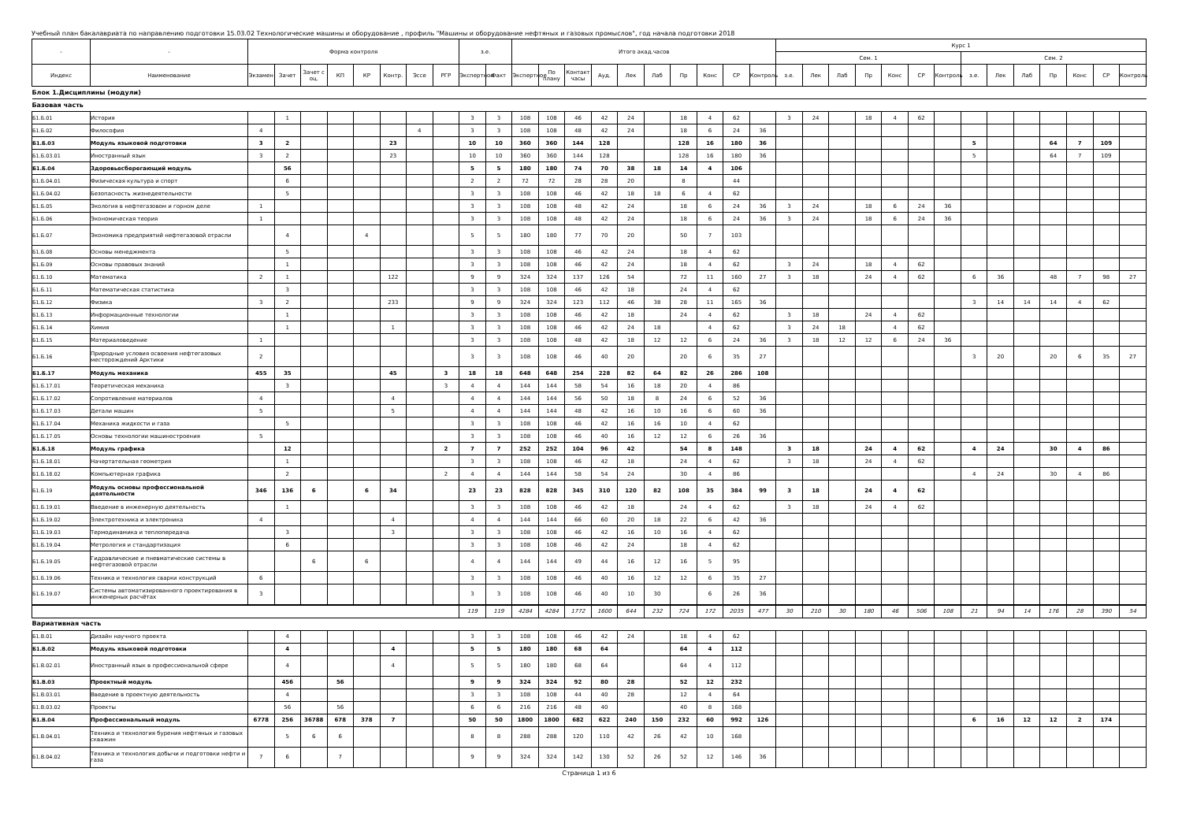Учебный план бакалавриата по направлению подготовки 15.03.02 Технологические машины и оборудование , профиль "Машины и оборудование нефтяных и газовых промыслов", год начала подготовки 2018
| - | - | Форма контроля | | | | | | | | з.е. | | Итого акад.часов | | | | | | | | | | Курс 1 | | | | | | | | | | | | | |
| --- | --- | --- | --- | --- | --- | --- | --- | --- | --- | --- | --- | --- | --- | --- | --- | --- | --- | --- | --- | --- | --- | --- | --- | --- | --- | --- | --- | --- | --- | --- | --- | --- | --- | --- | --- |
| | | | | | | | | | | | | | | | | | | | | | | Сем. 1 | | | | | | | Сем. 2 | | | | | | |
| Индекс | Наименование | Экзамен | Зачет | Зачет с оц. | КП | КР | Контр. | Эссе | РГР | Экспертное | Факт | Экспертное | По плану | Контакт часы | Ауд. | Лек | Лаб | Пр | Конс | СР | Контроль | з.е. | Лек | Лаб | Пр | Конс | СР | Контроль | з.е. | Лек | Лаб | Пр | Конс | СР | Контроль |
| Блок 1.Дисциплины (модули) | | | | | | | | | | | | | | | | | | | | | | | | | | | | | | | | | | | |
| Базовая часть | | | | | | | | | | | | | | | | | | | | | | | | | | | | | | | | | | | |
| Б1.Б.01 | История | | 1 | | | | | | | 3 | 3 | 108 | 108 | 46 | 42 | 24 | | 18 | 4 | 62 | | 3 | 24 | | 18 | 4 | 62 | | | | | | | | |
| Б1.Б.02 | Философия | 4 | | | | | | 4 | | 3 | 3 | 108 | 108 | 48 | 42 | 24 | | 18 | 6 | 24 | 36 | | | | | | | | | | | | | | |
| Б1.Б.03 | Модуль языковой подготовки | 3 | 2 | | | | 23 | | | 10 | 10 | 360 | 360 | 144 | 128 | | | 128 | 16 | 180 | 36 | | | | | | | | 5 | | | 64 | 7 | 109 | |
| Б1.Б.03.01 | Иностранный язык | 3 | 2 | | | | 23 | | | 10 | 10 | 360 | 360 | 144 | 128 | | | 128 | 16 | 180 | 36 | | | | | | | | 5 | | | 64 | 7 | 109 | |
| Б1.Б.04 | Здоровьесберегающий модуль | | 56 | | | | | | | 5 | 5 | 180 | 180 | 74 | 70 | 38 | 18 | 14 | 4 | 106 | | | | | | | | | | | | | | | |
| Б1.Б.04.01 | Физическая культура и спорт | | 6 | | | | | | | 2 | 2 | 72 | 72 | 28 | 28 | 20 | | 8 | | 44 | | | | | | | | | | | | | | | |
| Б1.Б.04.02 | Безопасность жизнедеятельности | | 5 | | | | | | | 3 | 3 | 108 | 108 | 46 | 42 | 18 | 18 | 6 | 4 | 62 | | | | | | | | | | | | | | | |
| Б1.Б.05 | Экология в нефтегазовом и горном деле | 1 | | | | | | | | 3 | 3 | 108 | 108 | 48 | 42 | 24 | | 18 | 6 | 24 | 36 | 3 | 24 | | 18 | 6 | 24 | 36 | | | | | | | |
| Б1.Б.06 | Экономическая теория | 1 | | | | | | | | 3 | 3 | 108 | 108 | 48 | 42 | 24 | | 18 | 6 | 24 | 36 | 3 | 24 | | 18 | 6 | 24 | 36 | | | | | | | |
| Б1.Б.07 | Экономика предприятий нефтегазовой отрасли | | 4 | | | 4 | | | | 5 | 5 | 180 | 180 | 77 | 70 | 20 | | 50 | 7 | 103 | | | | | | | | | | | | | | | |
| Б1.Б.08 | Основы менеджмента | | 5 | | | | | | | 3 | 3 | 108 | 108 | 46 | 42 | 24 | | 18 | 4 | 62 | | | | | | | | | | | | | | | |
| Б1.Б.09 | Основы правовых знаний | | 1 | | | | | | | 3 | 3 | 108 | 108 | 46 | 42 | 24 | | 18 | 4 | 62 | | 3 | 24 | | 18 | 4 | 62 | | | | | | | | |
| Б1.Б.10 | Математика | 2 | 1 | | | | 122 | | | 9 | 9 | 324 | 324 | 137 | 126 | 54 | | 72 | 11 | 160 | 27 | 3 | 18 | | 24 | 4 | 62 | | 6 | 36 | | 48 | 7 | 98 | 27 |
| Б1.Б.11 | Математическая статистика | | 3 | | | | | | | 3 | 3 | 108 | 108 | 46 | 42 | 18 | | 24 | 4 | 62 | | | | | | | | | | | | | | | |
| Б1.Б.12 | Физика | 3 | 2 | | | | 233 | | | 9 | 9 | 324 | 324 | 123 | 112 | 46 | 38 | 28 | 11 | 165 | 36 | | | | | | | | 3 | 14 | 14 | 14 | 4 | 62 | |
| Б1.Б.13 | Информационные технологии | | 1 | | | | | | | 3 | 3 | 108 | 108 | 46 | 42 | 18 | | 24 | 4 | 62 | | 3 | 18 | | 24 | 4 | 62 | | | | | | | | |
| Б1.Б.14 | Химия | | 1 | | | | 1 | | | 3 | 3 | 108 | 108 | 46 | 42 | 24 | 18 | | 4 | 62 | | 3 | 24 | 18 | | 4 | 62 | | | | | | | | |
| Б1.Б.15 | Материаловедение | 1 | | | | | | | | 3 | 3 | 108 | 108 | 48 | 42 | 18 | 12 | 12 | 6 | 24 | 36 | 3 | 18 | 12 | 12 | 6 | 24 | 36 | | | | | | | |
| Б1.Б.16 | Природные условия освоения нефтегазовых месторождений Арктики | 2 | | | | | | | | 3 | 3 | 108 | 108 | 46 | 40 | 20 | | 20 | 6 | 35 | 27 | | | | | | | | 3 | 20 | | 20 | 6 | 35 | 27 |
| Б1.Б.17 | Модуль механика | 455 | 35 | | | | 45 | | 3 | 18 | 18 | 648 | 648 | 254 | 228 | 82 | 64 | 82 | 26 | 286 | 108 | | | | | | | | | | | | | | |
| Б1.Б.17.01 | Теоретическая механика | | 3 | | | | | | 3 | 4 | 4 | 144 | 144 | 58 | 54 | 16 | 18 | 20 | 4 | 86 | | | | | | | | | | | | | | | |
| Б1.Б.17.02 | Сопротивление материалов | 4 | | | | | 4 | | | 4 | 4 | 144 | 144 | 56 | 50 | 18 | 8 | 24 | 6 | 52 | 36 | | | | | | | | | | | | | | |
| Б1.Б.17.03 | Детали машин | 5 | | | | | 5 | | | 4 | 4 | 144 | 144 | 48 | 42 | 16 | 10 | 16 | 6 | 60 | 36 | | | | | | | | | | | | | | |
| Б1.Б.17.04 | Механика жидкости и газа | | 5 | | | | | | | 3 | 3 | 108 | 108 | 46 | 42 | 16 | 16 | 10 | 4 | 62 | | | | | | | | | | | | | | | |
| Б1.Б.17.05 | Основы технологии машиностроения | 5 | | | | | | | | 3 | 3 | 108 | 108 | 46 | 40 | 16 | 12 | 12 | 6 | 26 | 36 | | | | | | | | | | | | | | |
| Б1.Б.18 | Модуль графика | | 12 | | | | | | 2 | 7 | 7 | 252 | 252 | 104 | 96 | 42 | | 54 | 8 | 148 | | 3 | 18 | | 24 | 4 | 62 | | 4 | 24 | | 30 | 4 | 86 | |
| Б1.Б.18.01 | Начертательная геометрия | | 1 | | | | | | | 3 | 3 | 108 | 108 | 46 | 42 | 18 | | 24 | 4 | 62 | | 3 | 18 | | 24 | 4 | 62 | | | | | | | | |
| Б1.Б.18.02 | Компьютерная графика | | 2 | | | | | | 2 | 4 | 4 | 144 | 144 | 58 | 54 | 24 | | 30 | 4 | 86 | | | | | | | | | 4 | 24 | | 30 | 4 | 86 | |
| Б1.Б.19 | Модуль основы профессиональной деятельности | 346 | 136 | 6 | | 6 | 34 | | | 23 | 23 | 828 | 828 | 345 | 310 | 120 | 82 | 108 | 35 | 384 | 99 | 3 | 18 | | 24 | 4 | 62 | | | | | | | | |
| Б1.Б.19.01 | Введение в инженерную деятельность | | 1 | | | | | | | 3 | 3 | 108 | 108 | 46 | 42 | 18 | | 24 | 4 | 62 | | 3 | 18 | | 24 | 4 | 62 | | | | | | | | |
| Б1.Б.19.02 | Электротехника и электроника | 4 | | | | | 4 | | | 4 | 4 | 144 | 144 | 66 | 60 | 20 | 18 | 22 | 6 | 42 | 36 | | | | | | | | | | | | | | |
| Б1.Б.19.03 | Термодинамика и теплопередача | | 3 | | | | 3 | | | 3 | 3 | 108 | 108 | 46 | 42 | 16 | 10 | 16 | 4 | 62 | | | | | | | | | | | | | | | |
| Б1.Б.19.04 | Метрология и стандартизация | | 6 | | | | | | | 3 | 3 | 108 | 108 | 46 | 42 | 24 | | 18 | 4 | 62 | | | | | | | | | | | | | | | |
| Б1.Б.19.05 | Гидравлические и пневматические системы в нефтегазовой отрасли | | | 6 | | 6 | | | | 4 | 4 | 144 | 144 | 49 | 44 | 16 | 12 | 16 | 5 | 95 | | | | | | | | | | | | | | | |
| Б1.Б.19.06 | Техника и технология сварки конструкций | 6 | | | | | | | | 3 | 3 | 108 | 108 | 46 | 40 | 16 | 12 | 12 | 6 | 35 | 27 | | | | | | | | | | | | | | |
| Б1.Б.19.07 | Системы автоматизированного проектирования в инженерных расчётах | 3 | | | | | | | | 3 | 3 | 108 | 108 | 46 | 40 | 10 | 30 | | 6 | 26 | 36 | | | | | | | | | | | | | | |
| | | | | | | | | | | 119 | 119 | 4284 | 4284 | 1772 | 1600 | 644 | 232 | 724 | 172 | 2035 | 477 | 30 | 210 | 30 | 180 | 46 | 506 | 108 | 21 | 94 | 14 | 176 | 28 | 390 | 54 |
| Вариативная часть | | | | | | | | | | | | | | | | | | | | | | | | | | | | | | | | | | | |
| Б1.В.01 | Дизайн научного проекта | | 4 | | | | | | | 3 | 3 | 108 | 108 | 46 | 42 | 24 | | 18 | 4 | 62 | | | | | | | | | | | | | | | |
| Б1.В.02 | Модуль языковой подготовки | | 4 | | | | 4 | | | 5 | 5 | 180 | 180 | 68 | 64 | | | 64 | 4 | 112 | | | | | | | | | | | | | | | |
| Б1.В.02.01 | Иностранный язык в профессиональной сфере | | 4 | | | | 4 | | | 5 | 5 | 180 | 180 | 68 | 64 | | | 64 | 4 | 112 | | | | | | | | | | | | | | | |
| Б1.В.03 | Проектный модуль | | 456 | | 56 | | | | | 9 | 9 | 324 | 324 | 92 | 80 | 28 | | 52 | 12 | 232 | | | | | | | | | | | | | | | |
| Б1.В.03.01 | Введение в проектную деятельность | | 4 | | | | | | | 3 | 3 | 108 | 108 | 44 | 40 | 28 | | 12 | 4 | 64 | | | | | | | | | | | | | | | |
| Б1.В.03.02 | Проекты | | 56 | | 56 | | | | | 6 | 6 | 216 | 216 | 48 | 40 | | | 40 | 8 | 168 | | | | | | | | | | | | | | | |
| Б1.В.04 | Профессиональный модуль | 6778 | 256 | 36788 | 678 | 378 | 7 | | | 50 | 50 | 1800 | 1800 | 682 | 622 | 240 | 150 | 232 | 60 | 992 | 126 | | | | | | | | 6 | 16 | 12 | 12 | 2 | 174 | |
| Б1.В.04.01 | Техника и технология бурения нефтяных и газовых скважин | | 5 | 6 | 6 | | | | | 8 | 8 | 288 | 288 | 120 | 110 | 42 | 26 | 42 | 10 | 168 | | | | | | | | | | | | | | | |
| Б1.В.04.02 | Техника и технология добычи и подготовки нефти и газа | 7 | 6 | | 7 | | | | | 9 | 9 | 324 | 324 | 142 | 130 | 52 | 26 | 52 | 12 | 146 | 36 | | | | | | | | | | | | | | |
Страница 1 из 6